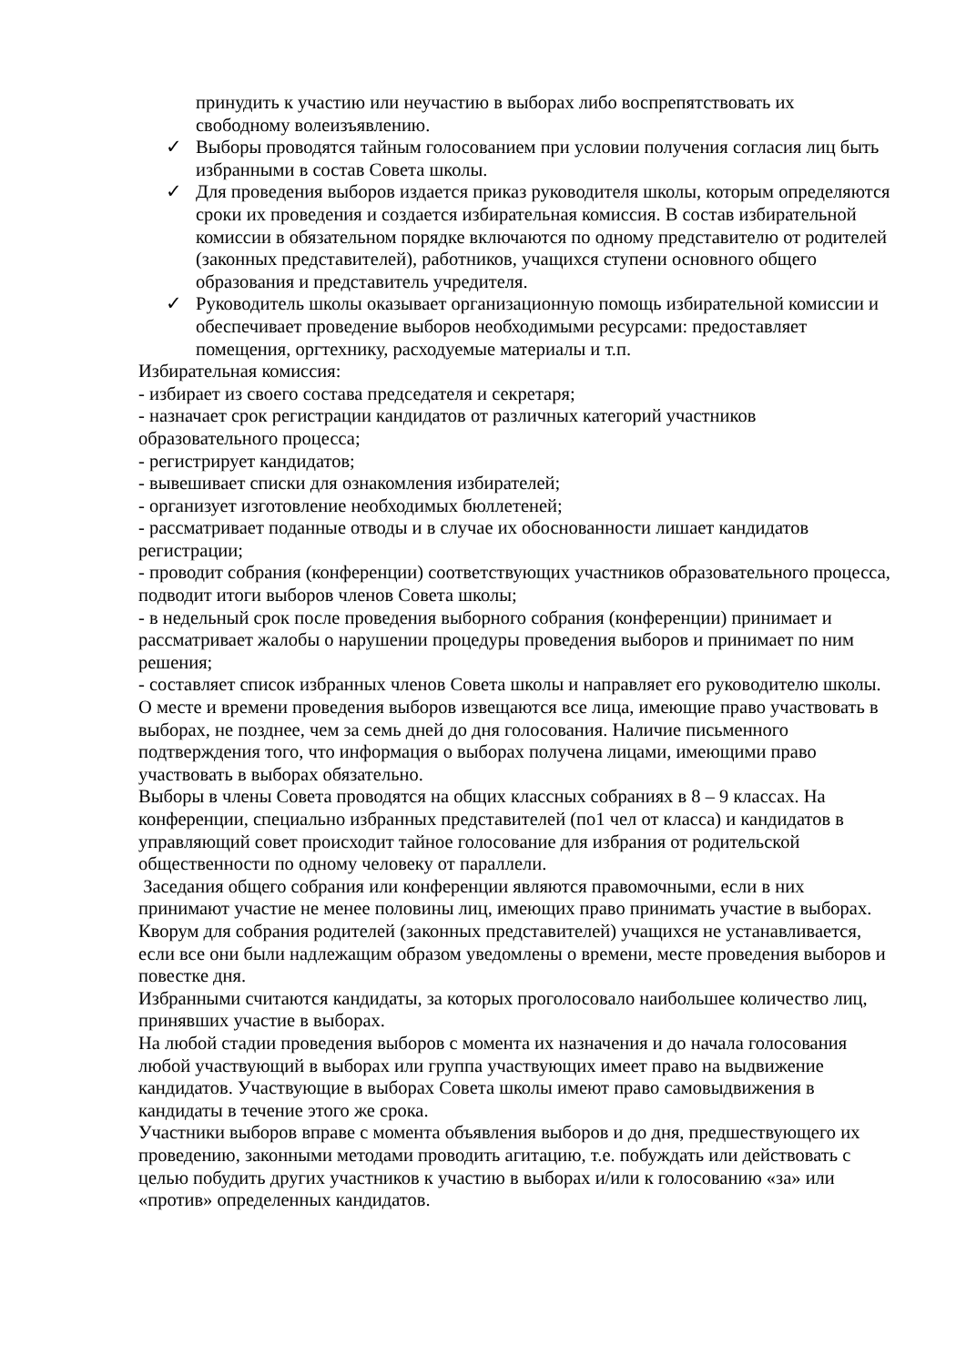принудить к участию или неучастию в выборах либо воспрепятствовать их свободному волеизъявлению.
✓ Выборы проводятся тайным голосованием при условии получения согласия лиц быть избранными в состав Совета школы.
✓ Для проведения выборов издается приказ руководителя школы, которым определяются сроки их проведения и создается избирательная комиссия. В состав избирательной комиссии в обязательном порядке включаются по одному представителю от родителей (законных представителей), работников, учащихся ступени основного общего образования и представитель учредителя.
✓ Руководитель школы оказывает организационную помощь избирательной комиссии и обеспечивает проведение выборов необходимыми ресурсами: предоставляет помещения, оргтехнику, расходуемые материалы и т.п.
Избирательная комиссия:
- избирает из своего состава председателя и секретаря;
- назначает срок регистрации кандидатов от различных категорий участников образовательного процесса;
- регистрирует кандидатов;
- вывешивает списки для ознакомления избирателей;
- организует изготовление необходимых бюллетеней;
- рассматривает поданные отводы и в случае их обоснованности лишает кандидатов регистрации;
- проводит собрания (конференции) соответствующих участников образовательного процесса, подводит итоги выборов членов Совета школы;
- в недельный срок после проведения выборного собрания (конференции) принимает и рассматривает жалобы о нарушении процедуры проведения выборов и принимает по ним решения;
- составляет список избранных членов Совета школы и направляет его руководителю школы.
О месте и времени проведения выборов извещаются все лица, имеющие право участвовать в выборах, не позднее, чем за семь дней до дня голосования. Наличие письменного подтверждения того, что информация о выборах получена лицами, имеющими право участвовать в выборах обязательно.
Выборы в члены Совета проводятся на общих классных собраниях в 8 – 9 классах. На конференции, специально избранных представителей (по1 чел от класса) и кандидатов в управляющий совет происходит тайное голосование для избрания от родительской общественности по одному человеку от параллели.
Заседания общего собрания или конференции являются правомочными, если в них принимают участие не менее половины лиц, имеющих право принимать участие в выборах.
Кворум для собрания родителей (законных представителей) учащихся не устанавливается, если все они были надлежащим образом уведомлены о времени, месте проведения выборов и повестке дня.
Избранными считаются кандидаты, за которых проголосовало наибольшее количество лиц, принявших участие в выборах.
На любой стадии проведения выборов с момента их назначения и до начала голосования любой участвующий в выборах или группа участвующих имеет право на выдвижение кандидатов. Участвующие в выборах Совета школы имеют право самовыдвижения в кандидаты в течение этого же срока.
Участники выборов вправе с момента объявления выборов и до дня, предшествующего их проведению, законными методами проводить агитацию, т.е. побуждать или действовать с целью побудить других участников к участию в выборах и/или к голосованию «за» или «против» определенных кандидатов.